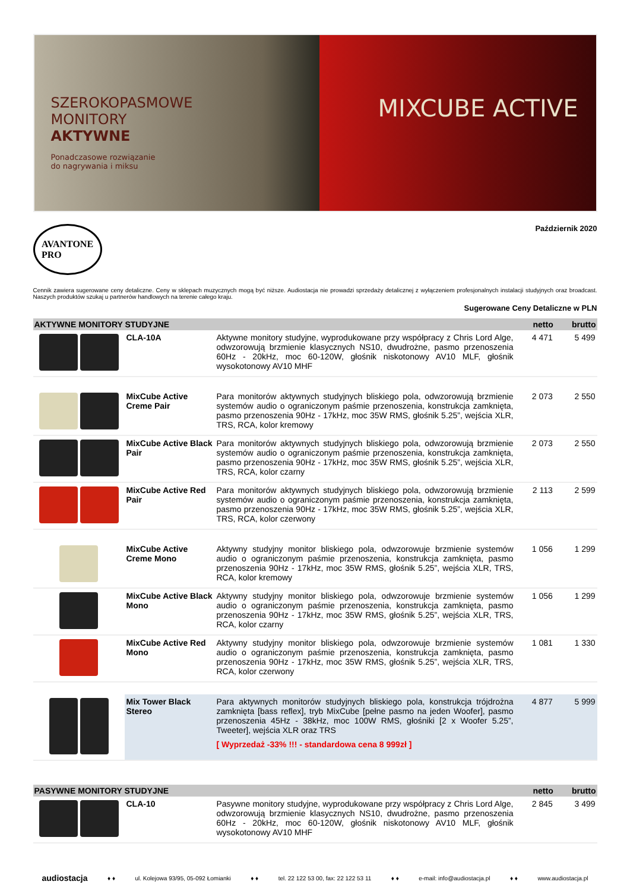SZEROKOPASMOWE
MONITORY
AKTYWNE
Ponadczasowe rozwiązanie
do nagrywania i miksu
MIXCUBE ACTIVE
AVANTONE
PRO
Październik 2020
Cennik zawiera sugerowane ceny detaliczne. Ceny w sklepach muzycznych mogą być niższe. Audiostacja nie prowadzi sprzedaży detalicznej z wyłączeniem profesjonalnych instalacji studyjnych oraz broadcast. Naszych produktów szukaj u partnerów handlowych na terenie całego kraju.
Sugerowane Ceny Detaliczne w PLN
| AKTYWNE MONITORY STUDYJNE | | | netto | brutto |
| --- | --- | --- | --- | --- |
| | CLA-10A | Aktywne monitory studyjne, wyprodukowane przy współpracy z Chris Lord Alge, odwzorowują brzmienie klasycznych NS10, dwudrożne, pasmo przenoszenia 60Hz - 20kHz, moc 60-120W, głośnik niskotonowy AV10 MLF, głośnik wysokotonowy AV10 MHF | 4 471 | 5 499 |
| | MixCube Active Creme Pair | Para monitorów aktywnych studyjnych bliskiego pola, odwzorowują brzmienie systemów audio o ograniczonym paśmie przenoszenia, konstrukcja zamknięta, pasmo przenoszenia 90Hz - 17kHz, moc 35W RMS, głośnik 5.25”, wejścia XLR, TRS, RCA, kolor kremowy | 2 073 | 2 550 |
| | MixCube Active Black Pair | Para monitorów aktywnych studyjnych bliskiego pola, odwzorowują brzmienie systemów audio o ograniczonym paśmie przenoszenia, konstrukcja zamknięta, pasmo przenoszenia 90Hz - 17kHz, moc 35W RMS, głośnik 5.25”, wejścia XLR, TRS, RCA, kolor czarny | 2 073 | 2 550 |
| | MixCube Active Red Pair | Para monitorów aktywnych studyjnych bliskiego pola, odwzorowują brzmienie systemów audio o ograniczonym paśmie przenoszenia, konstrukcja zamknięta, pasmo przenoszenia 90Hz - 17kHz, moc 35W RMS, głośnik 5.25”, wejścia XLR, TRS, RCA, kolor czerwony | 2 113 | 2 599 |
| | MixCube Active Creme Mono | Aktywny studyjny monitor bliskiego pola, odwzorowuje brzmienie systemów audio o ograniczonym paśmie przenoszenia, konstrukcja zamknięta, pasmo przenoszenia 90Hz - 17kHz, moc 35W RMS, głośnik 5.25”, wejścia XLR, TRS, RCA, kolor kremowy | 1 056 | 1 299 |
| | MixCube Active Black Mono | Aktywny studyjny monitor bliskiego pola, odwzorowuje brzmienie systemów audio o ograniczonym paśmie przenoszenia, konstrukcja zamknięta, pasmo przenoszenia 90Hz - 17kHz, moc 35W RMS, głośnik 5.25”, wejścia XLR, TRS, RCA, kolor czarny | 1 056 | 1 299 |
| | MixCube Active Red Mono | Aktywny studyjny monitor bliskiego pola, odwzorowuje brzmienie systemów audio o ograniczonym paśmie przenoszenia, konstrukcja zamknięta, pasmo przenoszenia 90Hz - 17kHz, moc 35W RMS, głośnik 5.25”, wejścia XLR, TRS, RCA, kolor czerwony | 1 081 | 1 330 |
| | Mix Tower Black Stereo | Para aktywnych monitorów studyjnych bliskiego pola, konstrukcja trójdrożna zamknięta [bass reflex], tryb MixCube [pełne pasmo na jeden Woofer], pasmo przenoszenia 45Hz - 38kHz, moc 100W RMS, głośniki [2 x Woofer 5.25”, Tweeter], wejścia XLR oraz TRS [ Wyprzedaż -33% !!! - standardowa cena 8 999zł ] | 4 877 | 5 999 |
| PASYWNE MONITORY STUDYJNE | | | netto | brutto |
| --- | --- | --- | --- | --- |
| | CLA-10 | Pasywne monitory studyjne, wyprodukowane przy współpracy z Chris Lord Alge, odwzorowują brzmienie klasycznych NS10, dwudrożne, pasmo przenoszenia 60Hz - 20kHz, moc 60-120W, głośnik niskotonowy AV10 MLF, głośnik wysokotonowy AV10 MHF | 2 845 | 3 499 |
audiostacja ♦ ♦ ul. Kolejowa 93/95, 05-092 Łomianki ♦ ♦ tel. 22 122 53 00, fax: 22 122 53 11 ♦ ♦ e-mail: info@audiostacja.pl ♦ ♦ www.audiostacja.pl